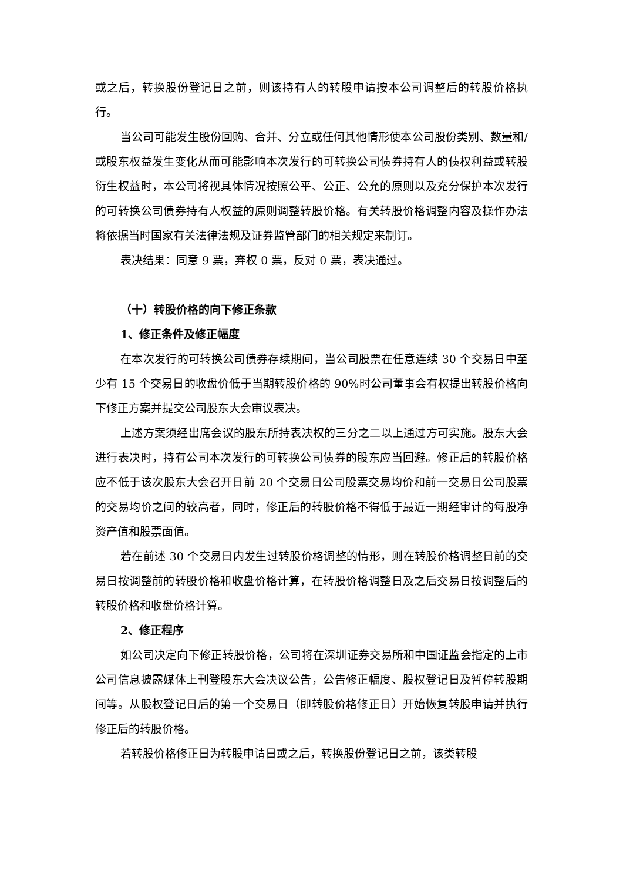或之后，转换股份登记日之前，则该持有人的转股申请按本公司调整后的转股价格执行。
当公司可能发生股份回购、合并、分立或任何其他情形使本公司股份类别、数量和/或股东权益发生变化从而可能影响本次发行的可转换公司债券持有人的债权利益或转股衍生权益时，本公司将视具体情况按照公平、公正、公允的原则以及充分保护本次发行的可转换公司债券持有人权益的原则调整转股价格。有关转股价格调整内容及操作办法将依据当时国家有关法律法规及证券监管部门的相关规定来制订。
表决结果：同意 9 票，弃权 0 票，反对 0 票，表决通过。
（十）转股价格的向下修正条款
1、修正条件及修正幅度
在本次发行的可转换公司债券存续期间，当公司股票在任意连续 30 个交易日中至少有 15 个交易日的收盘价低于当期转股价格的 90%时公司董事会有权提出转股价格向下修正方案并提交公司股东大会审议表决。
上述方案须经出席会议的股东所持表决权的三分之二以上通过方可实施。股东大会进行表决时，持有公司本次发行的可转换公司债券的股东应当回避。修正后的转股价格应不低于该次股东大会召开日前 20 个交易日公司股票交易均价和前一交易日公司股票的交易均价之间的较高者，同时，修正后的转股价格不得低于最近一期经审计的每股净资产值和股票面值。
若在前述 30 个交易日内发生过转股价格调整的情形，则在转股价格调整日前的交易日按调整前的转股价格和收盘价格计算，在转股价格调整日及之后交易日按调整后的转股价格和收盘价格计算。
2、修正程序
如公司决定向下修正转股价格，公司将在深圳证券交易所和中国证监会指定的上市公司信息披露媒体上刊登股东大会决议公告，公告修正幅度、股权登记日及暂停转股期间等。从股权登记日后的第一个交易日（即转股价格修正日）开始恢复转股申请并执行修正后的转股价格。
若转股价格修正日为转股申请日或之后，转换股份登记日之前，该类转股